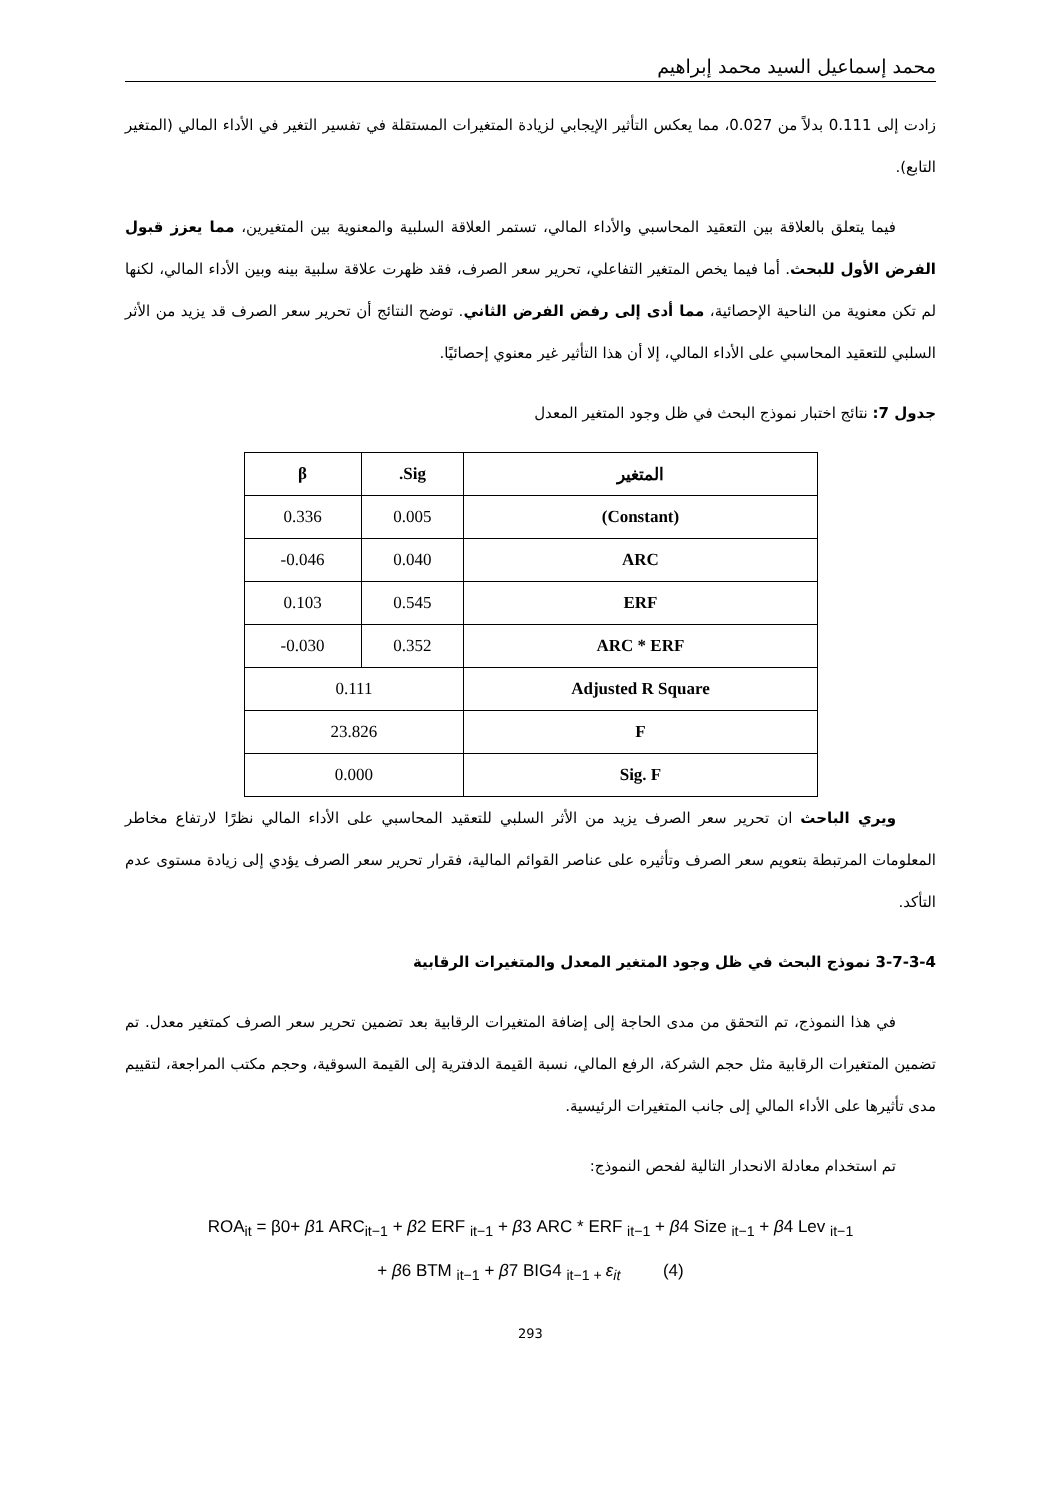محمد إسماعيل السيد محمد إبراهيم
زادت إلى 0.111 بدلاً من 0.027، مما يعكس التأثير الإيجابي لزيادة المتغيرات المستقلة في تفسير التغير في الأداء المالي (المتغير التابع).
فيما يتعلق بالعلاقة بين التعقيد المحاسبي والأداء المالي، تستمر العلاقة السلبية والمعنوية بين المتغيرين، مما يعزز قبول الفرض الأول للبحث. أما فيما يخص المتغير التفاعلي، تحرير سعر الصرف، فقد ظهرت علاقة سلبية بينه وبين الأداء المالي، لكنها لم تكن معنوية من الناحية الإحصائية، مما أدى إلى رفض الفرض الثاني. توضح النتائج أن تحرير سعر الصرف قد يزيد من الأثر السلبي للتعقيد المحاسبي على الأداء المالي، إلا أن هذا التأثير غير معنوي إحصائيًا.
جدول 7: نتائج اختبار نموذج البحث في ظل وجود المتغير المعدل
| المتغير | Sig. | β |
| --- | --- | --- |
| (Constant) | 0.005 | 0.336 |
| ARC | 0.040 | 0.046- |
| ERF | 0.545 | 0.103 |
| ARC * ERF | 0.352 | 0.030- |
| Adjusted R Square | 0.111 | |
| F | 23.826 | |
| Sig. F | 0.000 | |
ويري الباحث ان تحرير سعر الصرف يزيد من الأثر السلبي للتعقيد المحاسبي على الأداء المالي نظرًا لارتفاع مخاطر المعلومات المرتبطة بتعويم سعر الصرف وتأثيره على عناصر القوائم المالية، فقرار تحرير سعر الصرف يؤدي إلى زيادة مستوى عدم التأكد.
3-7-3-4 نموذج البحث في ظل وجود المتغير المعدل والمتغيرات الرقابية
في هذا النموذج، تم التحقق من مدى الحاجة إلى إضافة المتغيرات الرقابية بعد تضمين تحرير سعر الصرف كمتغير معدل. تم تضمين المتغيرات الرقابية مثل حجم الشركة، الرفع المالي، نسبة القيمة الدفترية إلى القيمة السوقية، وحجم مكتب المراجعة، لتقييم مدى تأثيرها على الأداء المالي إلى جانب المتغيرات الرئيسية.
تم استخدام معادلة الانحدار التالية لفحص النموذج:
ROA<sub>it</sub> = β0+ β1 ARC<sub>it−1</sub> + β2 ERF <sub>it−1</sub> + β3 ARC * ERF <sub>it−1</sub> + β4 Size <sub>it−1</sub> + β4 Lev <sub>it−1</sub>
+ β6 BTM <sub>it−1</sub> + β7 BIG4 <sub>it−1 +</sub>ε<sub>it</sub> (4)
293